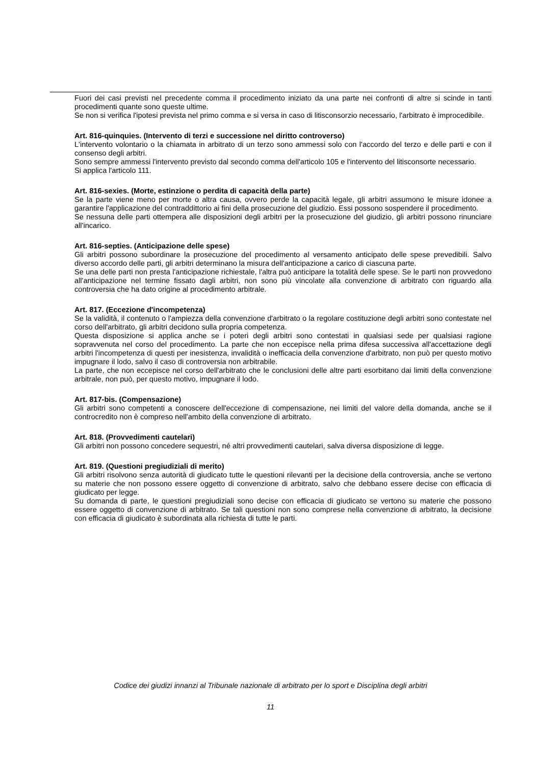Fuori dei casi previsti nel precedente comma il procedimento iniziato da una parte nei confronti di altre si scinde in tanti procedimenti quante sono queste ultime.
Se non si verifica l'ipotesi prevista nel primo comma e si versa in caso di litisconsorzio necessario, l'arbitrato è improcedibile.
Art. 816-quinquies. (Intervento di terzi e successione nel diritto controverso)
L'intervento volontario o la chiamata in arbitrato di un terzo sono ammessi solo con l'accordo del terzo e delle parti e con il consenso degli arbitri.
Sono sempre ammessi l'intervento previsto dal secondo comma dell'articolo 105 e l'intervento del litisconsorte necessario.
Si applica l'articolo 111.
Art. 816-sexies. (Morte, estinzione o perdita di capacità della parte)
Se la parte viene meno per morte o altra causa, ovvero perde la capacità legale, gli arbitri assumono le misure idonee a garantire l'applicazione del contraddittorio ai fini della prosecuzione del giudizio. Essi possono sospendere il procedimento.
Se nessuna delle parti ottempera alle disposizioni degli arbitri per la prosecuzione del giudizio, gli arbitri possono rinunciare all'incarico.
Art. 816-septies. (Anticipazione delle spese)
Gli arbitri possono subordinare la prosecuzione del procedimento al versamento anticipato delle spese prevedibili. Salvo diverso accordo delle parti, gli arbitri determinano la misura dell'anticipazione a carico di ciascuna parte.
Se una delle parti non presta l'anticipazione richiestale, l'altra può anticipare la totalità delle spese. Se le parti non provvedono all'anticipazione nel termine fissato dagli arbitri, non sono più vincolate alla convenzione di arbitrato con riguardo alla controversia che ha dato origine al procedimento arbitrale.
Art. 817. (Eccezione d'incompetenza)
Se la validità, il contenuto o l'ampiezza della convenzione d'arbitrato o la regolare costituzione degli arbitri sono contestate nel corso dell'arbitrato, gli arbitri decidono sulla propria competenza.
Questa disposizione si applica anche se i poteri degli arbitri sono contestati in qualsiasi sede per qualsiasi ragione sopravvenuta nel corso del procedimento. La parte che non eccepisce nella prima difesa successiva all'accettazione degli arbitri l'incompetenza di questi per inesistenza, invalidità o inefficacia della convenzione d'arbitrato, non può per questo motivo impugnare il lodo, salvo il caso di controversia non arbitrabile.
La parte, che non eccepisce nel corso dell'arbitrato che le conclusioni delle altre parti esorbitano dai limiti della convenzione arbitrale, non può, per questo motivo, impugnare il lodo.
Art. 817-bis. (Compensazione)
Gli arbitri sono competenti a conoscere dell'eccezione di compensazione, nei limiti del valore della domanda, anche se il controcredito non è compreso nell'ambito della convenzione di arbitrato.
Art. 818. (Provvedimenti cautelari)
Gli arbitri non possono concedere sequestri, né altri provvedimenti cautelari, salva diversa disposizione di legge.
Art. 819. (Questioni pregiudiziali di merito)
Gli arbitri risolvono senza autorità di giudicato tutte le questioni rilevanti per la decisione della controversia, anche se vertono su materie che non possono essere oggetto di convenzione di arbitrato, salvo che debbano essere decise con efficacia di giudicato per legge.
Su domanda di parte, le questioni pregiudiziali sono decise con efficacia di giudicato se vertono su materie che possono essere oggetto di convenzione di arbitrato. Se tali questioni non sono comprese nella convenzione di arbitrato, la decisione con efficacia di giudicato è subordinata alla richiesta di tutte le parti.
Codice dei giudizi innanzi al Tribunale nazionale di arbitrato per lo sport e Disciplina degli arbitri
11